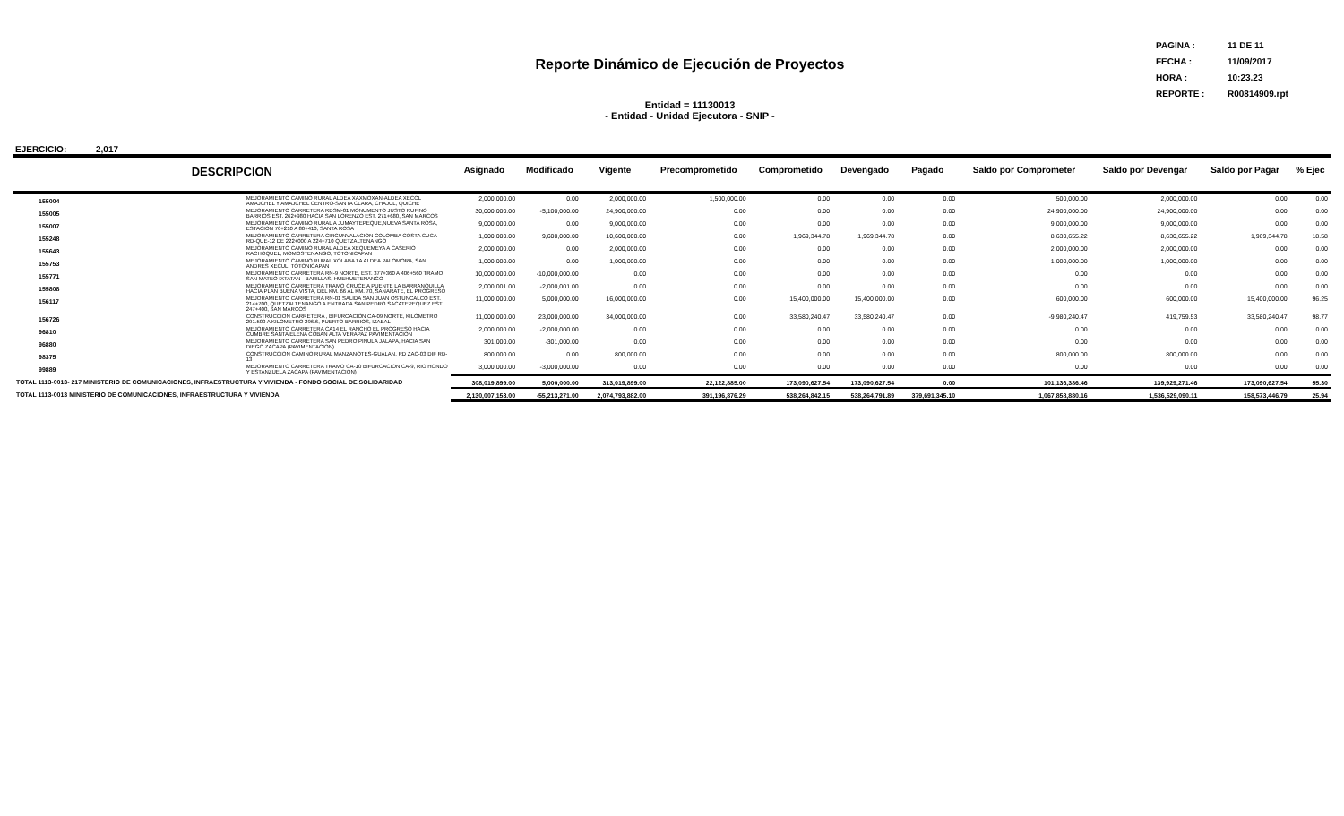Reporte Dinámico de Ejecución de Proyectos
Entidad = 11130013
- Entidad - Unidad Ejecutora - SNIP -
PAGINA : 11 DE 11
FECHA : 11/09/2017
HORA : 10:23.23
REPORTE : R00814909.rpt
EJERCICIO: 2,017
| DESCRIPCION | | Asignado | Modificado | Vigente | Precomprometido | Comprometido | Devengado | Pagado | Saldo por Comprometer | Saldo por Devengar | Saldo por Pagar | % Ejec |
| --- | --- | --- | --- | --- | --- | --- | --- | --- | --- | --- | --- | --- |
| 155004 | MEJORAMIENTO CAMINO RURAL ALDEA XAXMOXAN-ALDEA XECOL AMAJCHEL Y AMAJCHEL CENTRO-SANTA CLARA, CHAJUL, QUICHE | 2,000,000.00 | 0.00 | 2,000,000.00 | 1,500,000.00 | 0.00 | 0.00 | 0.00 | 500,000.00 | 2,000,000.00 | 0.00 | 0.00 |
| 155005 | MEJORAMIENTO CARRETERA RDSM-01 MONUMENTO JUSTO RUFINO BARRIOS EST. 262+980 HACIA SAN LORENZO EST. 271+680, SAN MARCOS | 30,000,000.00 | -5,100,000.00 | 24,900,000.00 | 0.00 | 0.00 | 0.00 | 0.00 | 24,900,000.00 | 24,900,000.00 | 0.00 | 0.00 |
| 155007 | MEJORAMIENTO CAMINO RURAL A JUMAYTEPEQUE,NUEVA SANTA ROSA, ESTACION 76+210 A 80+410, SANTA ROSA | 9,000,000.00 | 0.00 | 9,000,000.00 | 0.00 | 0.00 | 0.00 | 0.00 | 9,000,000.00 | 9,000,000.00 | 0.00 | 0.00 |
| 155248 | MEJORAMIENTO CARRETERA CIRCUNVALACION COLOMBA COSTA CUCA RD-QUE-12 DE 222+000 A 224+710 QUETZALTENANGO | 1,000,000.00 | 9,600,000.00 | 10,600,000.00 | 0.00 | 1,969,344.78 | 1,969,344.78 | 0.00 | 8,630,655.22 | 8,630,655.22 | 1,969,344.78 | 18.58 |
| 155643 | MEJORAMIENTO CAMINO RURAL ALDEA XEQUEMEYA A CASERIO RACHOQUEL, MOMOSTENANGO, TOTONICAPAN | 2,000,000.00 | 0.00 | 2,000,000.00 | 0.00 | 0.00 | 0.00 | 0.00 | 2,000,000.00 | 2,000,000.00 | 0.00 | 0.00 |
| 155753 | MEJORAMIENTO CAMINO RURAL XOLABAJ A ALDEA PALOMORA, SAN ANDRES XECUL, TOTONICAPAN | 1,000,000.00 | 0.00 | 1,000,000.00 | 0.00 | 0.00 | 0.00 | 0.00 | 1,000,000.00 | 1,000,000.00 | 0.00 | 0.00 |
| 155771 | MEJORAMIENTO CARRETERA RN-9 NORTE, EST. 377+360 A 406+560 TRAMO SAN MATEO IXTATAN - BARILLAS, HUEHUETENANGO | 10,000,000.00 | -10,000,000.00 | 0.00 | 0.00 | 0.00 | 0.00 | 0.00 | 0.00 | 0.00 | 0.00 | 0.00 |
| 155808 | MEJORAMIENTO CARRETERA TRAMO CRUCE A PUENTE LA BARRANQUILLA HACIA PLAN BUENA VISTA, DEL KM. 66 AL KM. 70, SANARATE, EL PROGRESO | 2,000,001.00 | -2,000,001.00 | 0.00 | 0.00 | 0.00 | 0.00 | 0.00 | 0.00 | 0.00 | 0.00 | 0.00 |
| 156117 | MEJORAMIENTO CARRETERA RN-01 SALIDA SAN JUAN OSTUNCALCO EST. 214+700, QUETZALTENANGO A ENTRADA SAN PEDRO SACATEPEQUEZ EST. 247+400, SAN MARCOS | 11,000,000.00 | 5,000,000.00 | 16,000,000.00 | 0.00 | 15,400,000.00 | 15,400,000.00 | 0.00 | 600,000.00 | 600,000.00 | 15,400,000.00 | 96.25 |
| 156726 | CONSTRUCCION CARRETERA , BIFURCACIÓN CA-09 NORTE, KILÓMETRO 291.500 A KILOMETRO 296.6, PUERTO BARRIOS, IZABAL | 11,000,000.00 | 23,000,000.00 | 34,000,000.00 | 0.00 | 33,580,240.47 | 33,580,240.47 | 0.00 | -9,980,240.47 | 419,759.53 | 33,580,240.47 | 98.77 |
| 96810 | MEJORAMIENTO CARRETERA CA14 EL RANCHO EL PROGRESO HACIA CUMBRE SANTA ELENA COBAN ALTA VERAPAZ PAVIMENTACION | 2,000,000.00 | -2,000,000.00 | 0.00 | 0.00 | 0.00 | 0.00 | 0.00 | 0.00 | 0.00 | 0.00 | 0.00 |
| 96880 | MEJORAMIENTO CARRETERA SAN PEDRO PINULA JALAPA, HACIA SAN DIEGO ZACAPA (PAVIMENTACION) | 301,000.00 | -301,000.00 | 0.00 | 0.00 | 0.00 | 0.00 | 0.00 | 0.00 | 0.00 | 0.00 | 0.00 |
| 98375 | CONSTRUCCION CAMINO RURAL MANZANOTES-GUALAN, RD ZAC-03 DIF RD-13 | 800,000.00 | 0.00 | 800,000.00 | 0.00 | 0.00 | 0.00 | 0.00 | 800,000.00 | 800,000.00 | 0.00 | 0.00 |
| 99889 | MEJORAMIENTO CARRETERA TRAMO CA-10 BIFURCACION CA-9, RIO HONDO Y ESTANZUELA ZACAPA (PAVIMENTACION) | 3,000,000.00 | -3,000,000.00 | 0.00 | 0.00 | 0.00 | 0.00 | 0.00 | 0.00 | 0.00 | 0.00 | 0.00 |
| TOTAL 1113-0013- 217 MINISTERIO DE COMUNICACIONES, INFRAESTRUCTURA Y VIVIENDA - FONDO SOCIAL DE SOLIDARIDAD | | 308,019,899.00 | 5,000,000.00 | 313,019,899.00 | 22,122,885.00 | 173,090,627.54 | 173,090,627.54 | 0.00 | 101,136,386.46 | 139,929,271.46 | 173,090,627.54 | 55.30 |
| TOTAL 1113-0013 MINISTERIO DE COMUNICACIONES, INFRAESTRUCTURA Y VIVIENDA | | 2,130,007,153.00 | -55,213,271.00 | 2,074,793,882.00 | 391,196,876.29 | 538,264,842.15 | 538,264,791.89 | 379,691,345.10 | 1,067,858,880.16 | 1,536,529,090.11 | 158,573,446.79 | 25.94 |